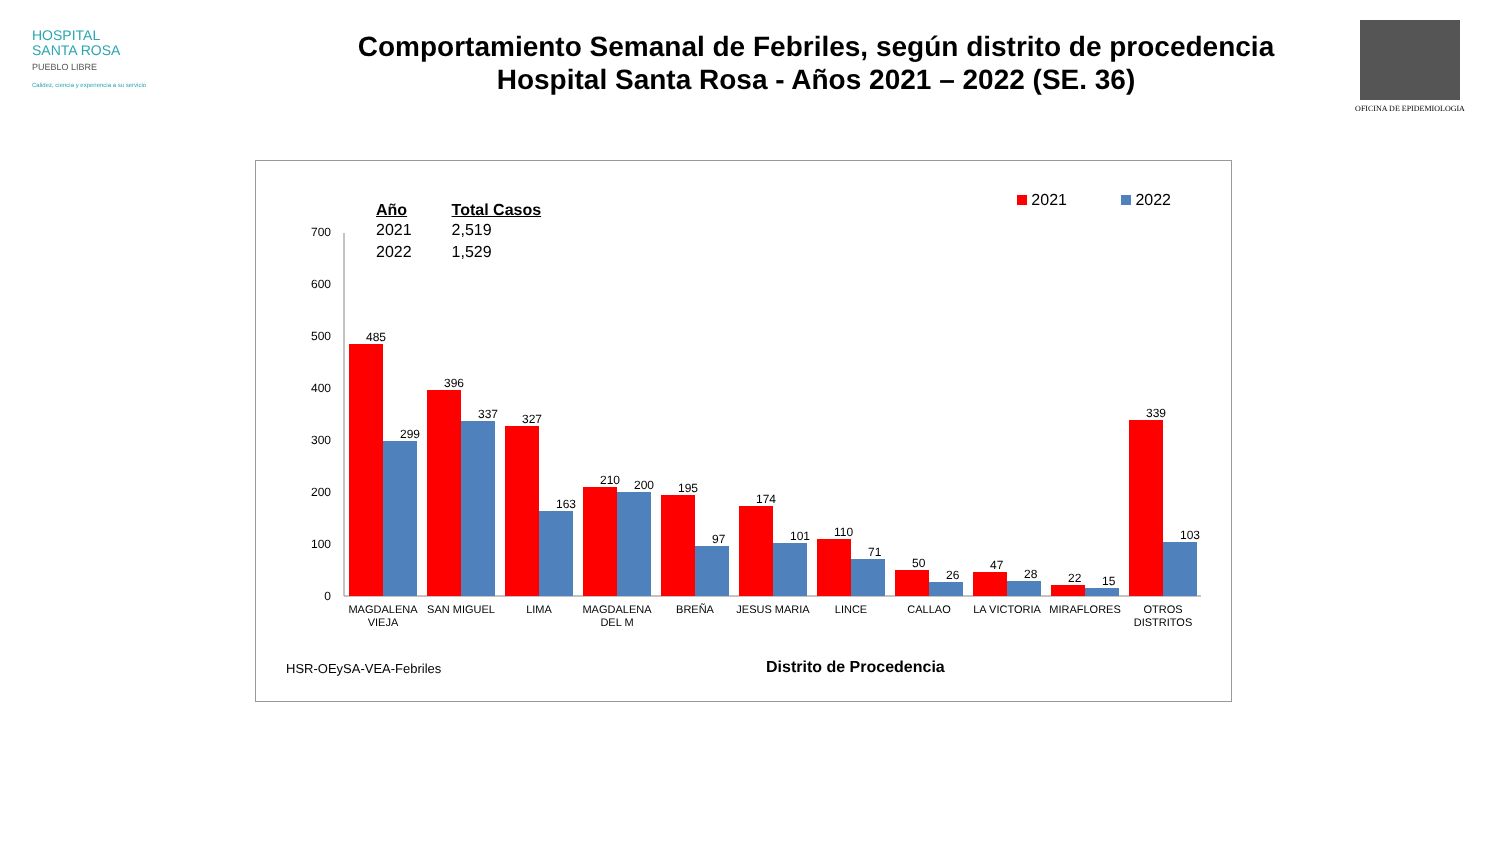HOSPITAL
SANTA ROSA
PUEBLO LIBRE
Calidez, ciencia y experiencia a su servicio
Comportamiento Semanal de Febriles, según distrito de procedencia
Hospital Santa Rosa - Años 2021 – 2022 (SE. 36)
OFICINA DE EPIDEMIOLOGIA
| Año | Total Casos |
| --- | --- |
| 2021 | 2,519 |
| 2022 | 1,529 |
2021 2022
0
100
200
300
400
500
600
700
MAGDALENA
VIEJA
SAN MIGUEL
LIMA
MAGDALENA
DEL M
BREÑA
JESUS MARIA
LINCE
CALLAO
LA VICTORIA
MIRAFLORES
OTROS
DISTRITOS
485
299
396
337
327
163
210
200
195
97
174
101
110
71
50
26
47
28
22
15
339
103
HSR-OEySA-VEA-Febriles Distrito de Procedencia